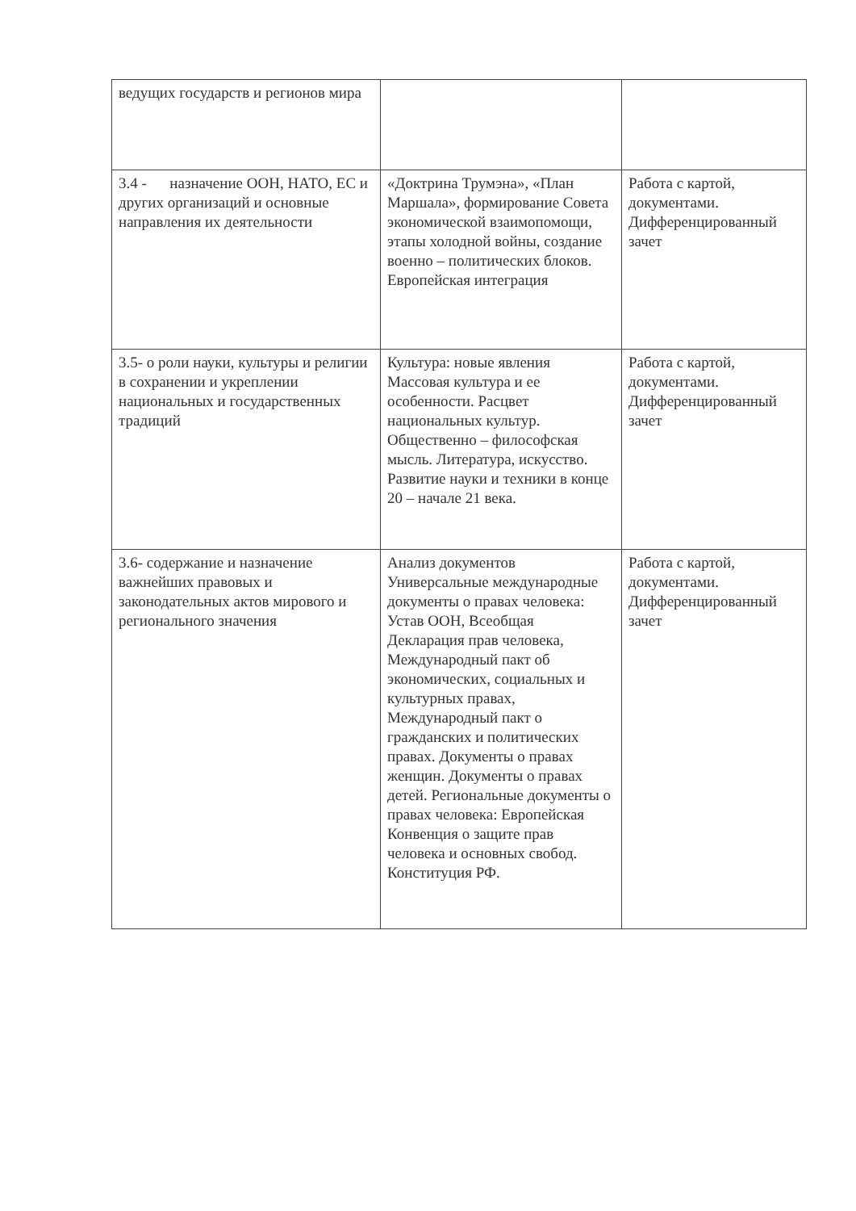| ведущих государств и регионов мира | | |
| 3.4 - назначение ООН, НАТО, ЕС и других организаций и основные направления их деятельности | «Доктрина Трумэна», «План Маршала», формирование Совета экономической взаимопомощи, этапы холодной войны, создание военно – политических блоков. Европейская интеграция | Работа с картой, документами. Дифференцированный зачет |
| 3.5- о роли науки, культуры и религии в сохранении и укреплении национальных и государственных традиций | Культура: новые явления Массовая культура и ее особенности. Расцвет национальных культур. Общественно – философская мысль. Литература, искусство. Развитие науки и техники в конце 20 – начале 21 века. | Работа с картой, документами. Дифференцированный зачет |
| 3.6- содержание и назначение важнейших правовых и законодательных актов мирового и регионального значения | Анализ документов Универсальные международные документы о правах человека: Устав ООН, Всеобщая Декларация прав человека, Международный пакт об экономических, социальных и культурных правах, Международный пакт о гражданских и политических правах. Документы о правах женщин. Документы о правах детей. Региональные документы о правах человека: Европейская Конвенция о защите прав человека и основных свобод. Конституция РФ. | Работа с картой, документами. Дифференцированный зачет |